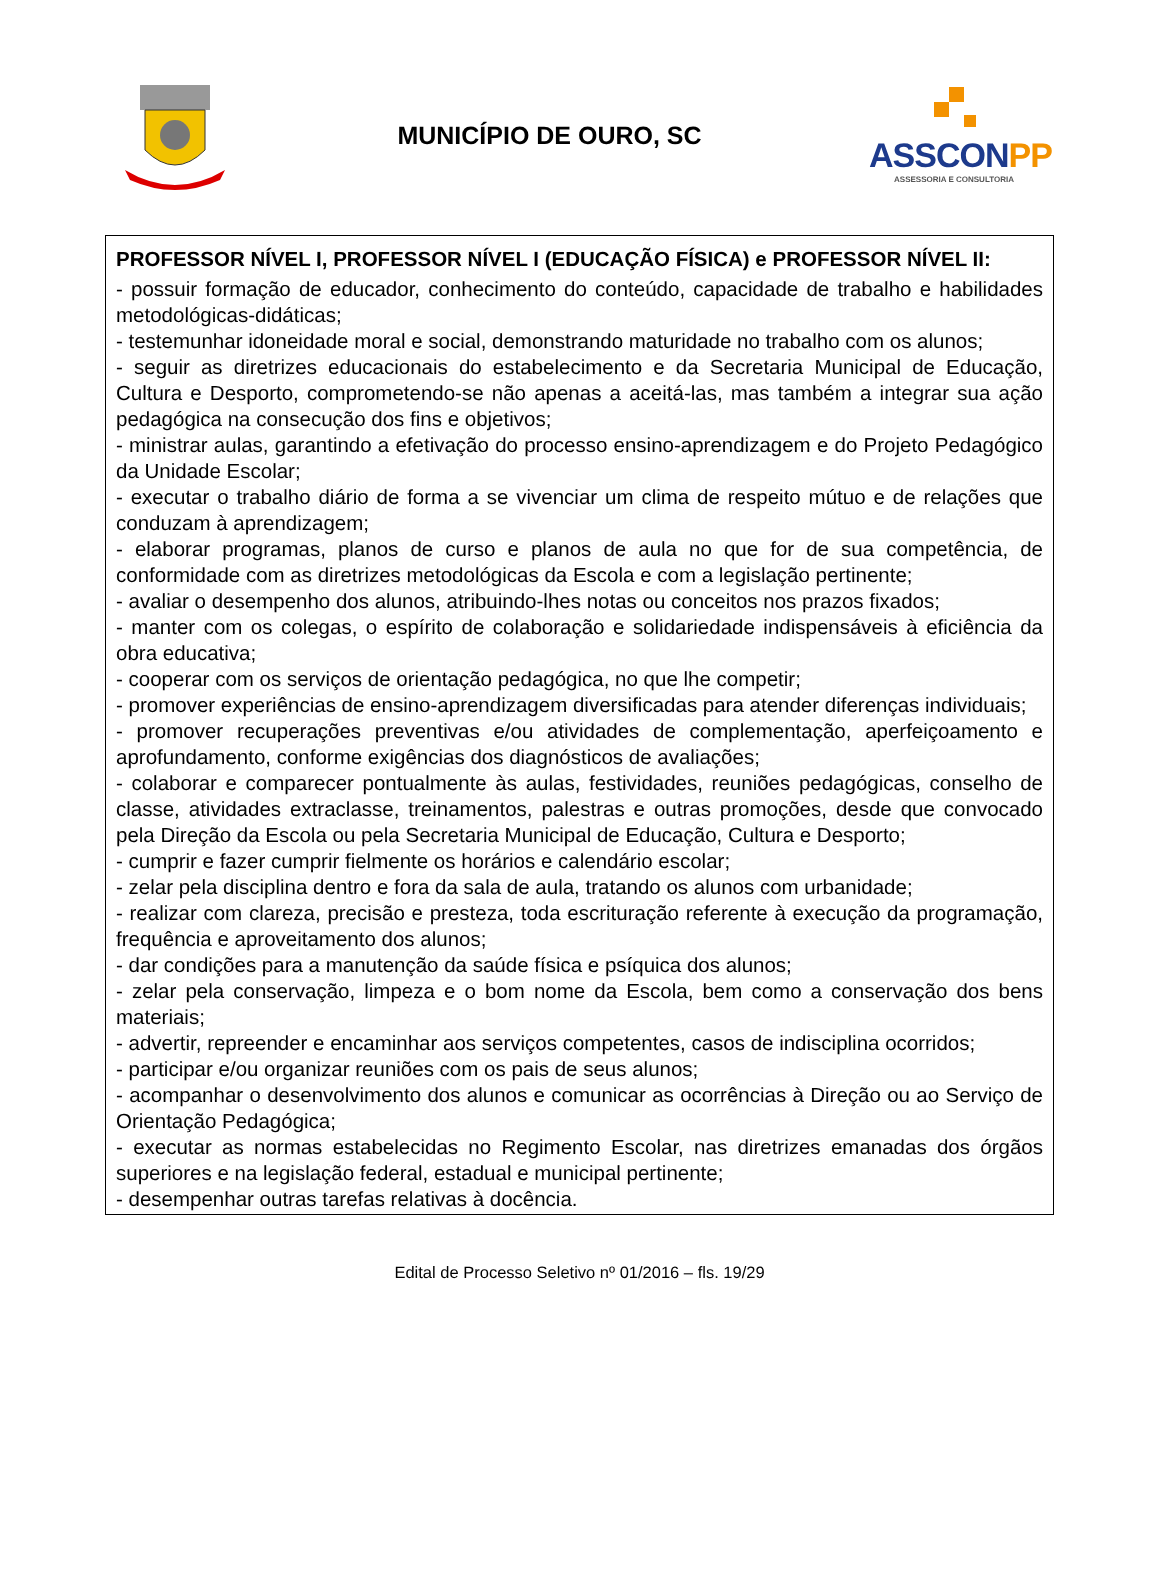MUNICÍPIO DE OURO, SC
ASSCONPP
ASSESSORIA E CONSULTORIA
PROFESSOR NÍVEL I, PROFESSOR NÍVEL I (EDUCAÇÃO FÍSICA) e PROFESSOR NÍVEL II:
- possuir formação de educador, conhecimento do conteúdo, capacidade de trabalho e habilidades metodológicas-didáticas;
- testemunhar idoneidade moral e social, demonstrando maturidade no trabalho com os alunos;
- seguir as diretrizes educacionais do estabelecimento e da Secretaria Municipal de Educação, Cultura e Desporto, comprometendo-se não apenas a aceitá-las, mas também a integrar sua ação pedagógica na consecução dos fins e objetivos;
- ministrar aulas, garantindo a efetivação do processo ensino-aprendizagem e do Projeto Pedagógico da Unidade Escolar;
- executar o trabalho diário de forma a se vivenciar um clima de respeito mútuo e de relações que conduzam à aprendizagem;
- elaborar programas, planos de curso e planos de aula no que for de sua competência, de conformidade com as diretrizes metodológicas da Escola e com a legislação pertinente;
- avaliar o desempenho dos alunos, atribuindo-lhes notas ou conceitos nos prazos fixados;
- manter com os colegas, o espírito de colaboração e solidariedade indispensáveis à eficiência da obra educativa;
- cooperar com os serviços de orientação pedagógica, no que lhe competir;
- promover experiências de ensino-aprendizagem diversificadas para atender diferenças individuais;
- promover recuperações preventivas e/ou atividades de complementação, aperfeiçoamento e aprofundamento, conforme exigências dos diagnósticos de avaliações;
- colaborar e comparecer pontualmente às aulas, festividades, reuniões pedagógicas, conselho de classe, atividades extraclasse, treinamentos, palestras e outras promoções, desde que convocado pela Direção da Escola ou pela Secretaria Municipal de Educação, Cultura e Desporto;
- cumprir e fazer cumprir fielmente os horários e calendário escolar;
- zelar pela disciplina dentro e fora da sala de aula, tratando os alunos com urbanidade;
- realizar com clareza, precisão e presteza, toda escrituração referente à execução da programação, frequência e aproveitamento dos alunos;
- dar condições para a manutenção da saúde física e psíquica dos alunos;
- zelar pela conservação, limpeza e o bom nome da Escola, bem como a conservação dos bens materiais;
- advertir, repreender e encaminhar aos serviços competentes, casos de indisciplina ocorridos;
- participar e/ou organizar reuniões com os pais de seus alunos;
- acompanhar o desenvolvimento dos alunos e comunicar as ocorrências à Direção ou ao Serviço de Orientação Pedagógica;
- executar as normas estabelecidas no Regimento Escolar, nas diretrizes emanadas dos órgãos superiores e na legislação federal, estadual e municipal pertinente;
- desempenhar outras tarefas relativas à docência.
Edital de Processo Seletivo nº 01/2016 – fls. 19/29